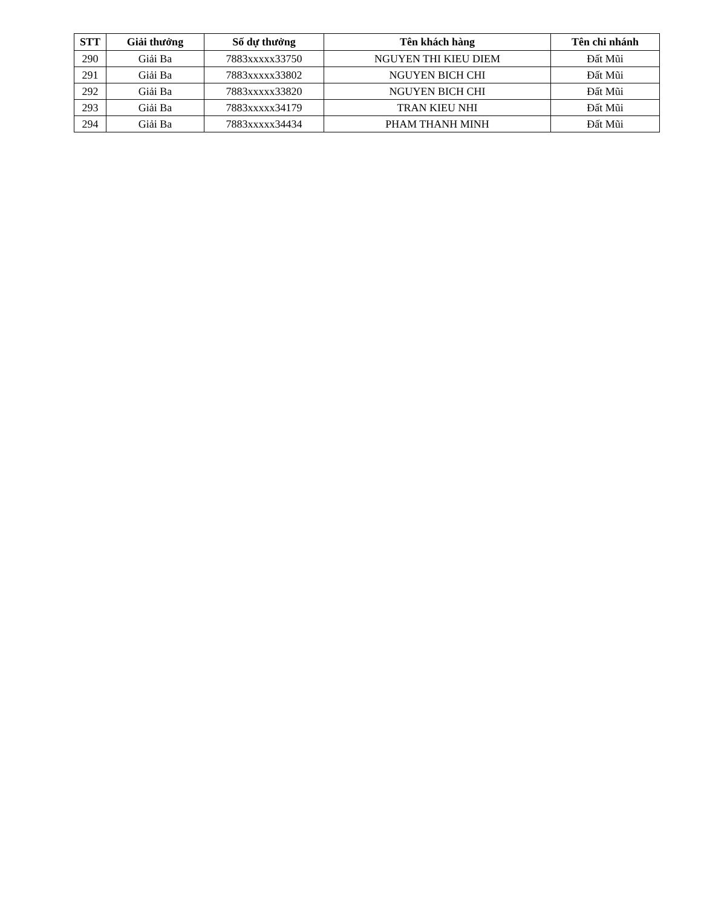| STT | Giải thưởng | Số dự thưởng | Tên khách hàng | Tên chi nhánh |
| --- | --- | --- | --- | --- |
| 290 | Giải Ba | 7883xxxxx33750 | NGUYEN THI KIEU DIEM | Đất Mũi |
| 291 | Giải Ba | 7883xxxxx33802 | NGUYEN BICH CHI | Đất Mũi |
| 292 | Giải Ba | 7883xxxxx33820 | NGUYEN BICH CHI | Đất Mũi |
| 293 | Giải Ba | 7883xxxxx34179 | TRAN KIEU NHI | Đất Mũi |
| 294 | Giải Ba | 7883xxxxx34434 | PHAM THANH MINH | Đất Mũi |